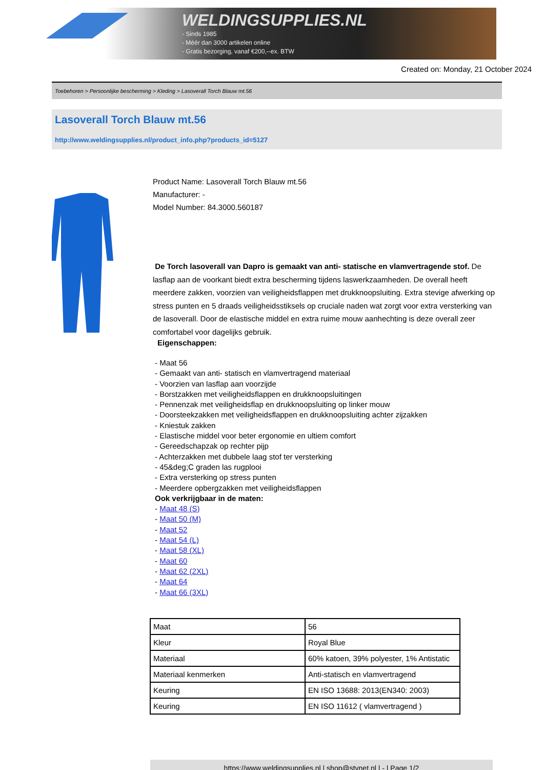WELDINGSUPPLIES.NL
- Sinds 1985
- Méér dan 3000 artikelen online
- Gratis bezorging, vanaf €200,--ex. BTW
Created on: Monday, 21 October 2024
Toebehoren > Persoonlijke bescherming > Kleding > Lasoverall Torch Blauw mt.56
Lasoverall Torch Blauw mt.56
http://www.weldingsupplies.nl/product_info.php?products_id=5127
Product Name: Lasoverall Torch Blauw mt.56
Manufacturer: -
Model Number: 84.3000.560187
De Torch lasoverall van Dapro is gemaakt van anti- statische en vlamvertragende stof. De lasflap aan de voorkant biedt extra bescherming tijdens laswerkzaamheden. De overall heeft meerdere zakken, voorzien van veiligheidsflappen met drukknoopsluiting. Extra stevige afwerking op stress punten en 5 draads veiligheidsstiksels op cruciale naden wat zorgt voor extra versterking van de lasoverall. Door de elastische middel en extra ruime mouw aanhechting is deze overall zeer comfortabel voor dagelijks gebruik.
Eigenschappen:
- Maat 56
- Gemaakt van anti- statisch en vlamvertragend materiaal
- Voorzien van lasflap aan voorzijde
- Borstzakken met veiligheidsflappen en drukknoopsluitingen
- Pennenzak met veiligheidsflap en drukknoopsluiting op linker mouw
- Doorsteekzakken met veiligheidsflappen en drukknoopsluiting achter zijzakken
- Kniestuk zakken
- Elastische middel voor beter ergonomie en ultiem comfort
- Gereedschapzak op rechter pijp
- Achterzakken met dubbele laag stof ter versterking
- 45&deg;C graden las rugplooi
- Extra versterking op stress punten
- Meerdere opbergzakken met veiligheidsflappen
Ook verkrijgbaar in de maten:
- Maat 48 (S)
- Maat 50 (M)
- Maat 52
- Maat 54 (L)
- Maat 58 (XL)
- Maat 60
- Maat 62 (2XL)
- Maat 64
- Maat 66 (3XL)
| Maat | 56 |
| Kleur | Royal Blue |
| Materiaal | 60% katoen, 39% polyester, 1% Antistatic |
| Materiaal kenmerken | Anti-statisch en vlamvertragend |
| Keuring | EN ISO 13688: 2013(EN340: 2003) |
| Keuring | EN ISO 11612 ( vlamvertragend ) |
https://www.weldingsupplies.nl | shop@stvnet.nl | - | Page 1/2